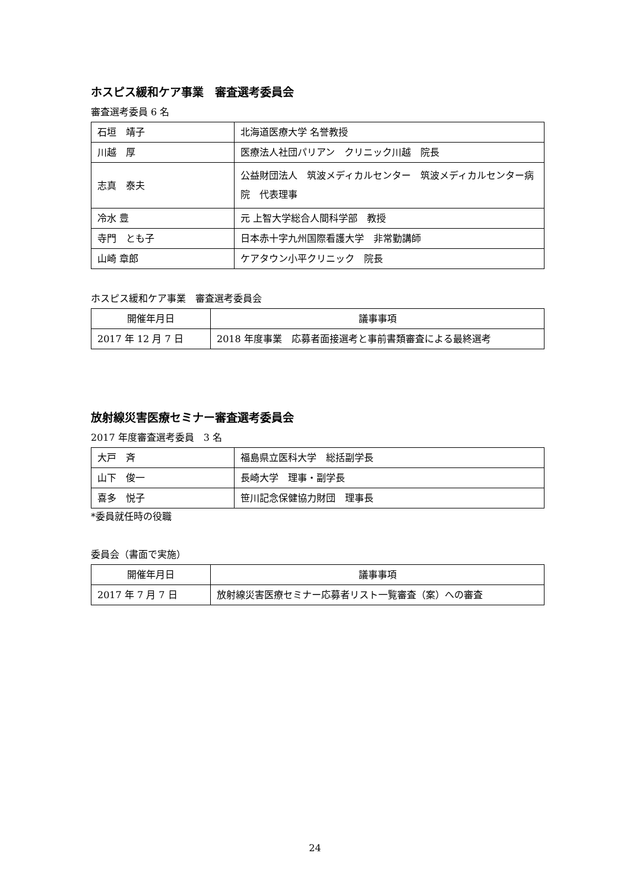ホスピス緩和ケア事業　審査選考委員会
審査選考委員 6 名
| 石垣 靖子 | 北海道医療大学 名誉教授 |
| 川越 厚 | 医療法人社団パリアン クリニック川越 院長 |
| 志真 泰夫 | 公益財団法人 筑波メディカルセンター 筑波メディカルセンター病院 代表理事 |
| 冷水 豊 | 元 上智大学総合人間科学部 教授 |
| 寺門 とも子 | 日本赤十字九州国際看護大学 非常勤講師 |
| 山崎 章郎 | ケアタウン小平クリニック 院長 |
ホスピス緩和ケア事業　審査選考委員会
| 開催年月日 | 議事事項 |
| 2017 年 12 月 7 日 | 2018 年度事業 応募者面接選考と事前書類審査による最終選考 |
放射線災害医療セミナー審査選考委員会
2017 年度審査選考委員　3 名
| 大戸 斉 | 福島県立医科大学 総括副学長 |
| 山下 俊一 | 長崎大学 理事・副学長 |
| 喜多 悦子 | 笹川記念保健協力財団 理事長 |
*委員就任時の役職
委員会（書面で実施）
| 開催年月日 | 議事事項 |
| 2017 年 7 月 7 日 | 放射線災害医療セミナー応募者リスト一覧審査（案）への審査 |
24